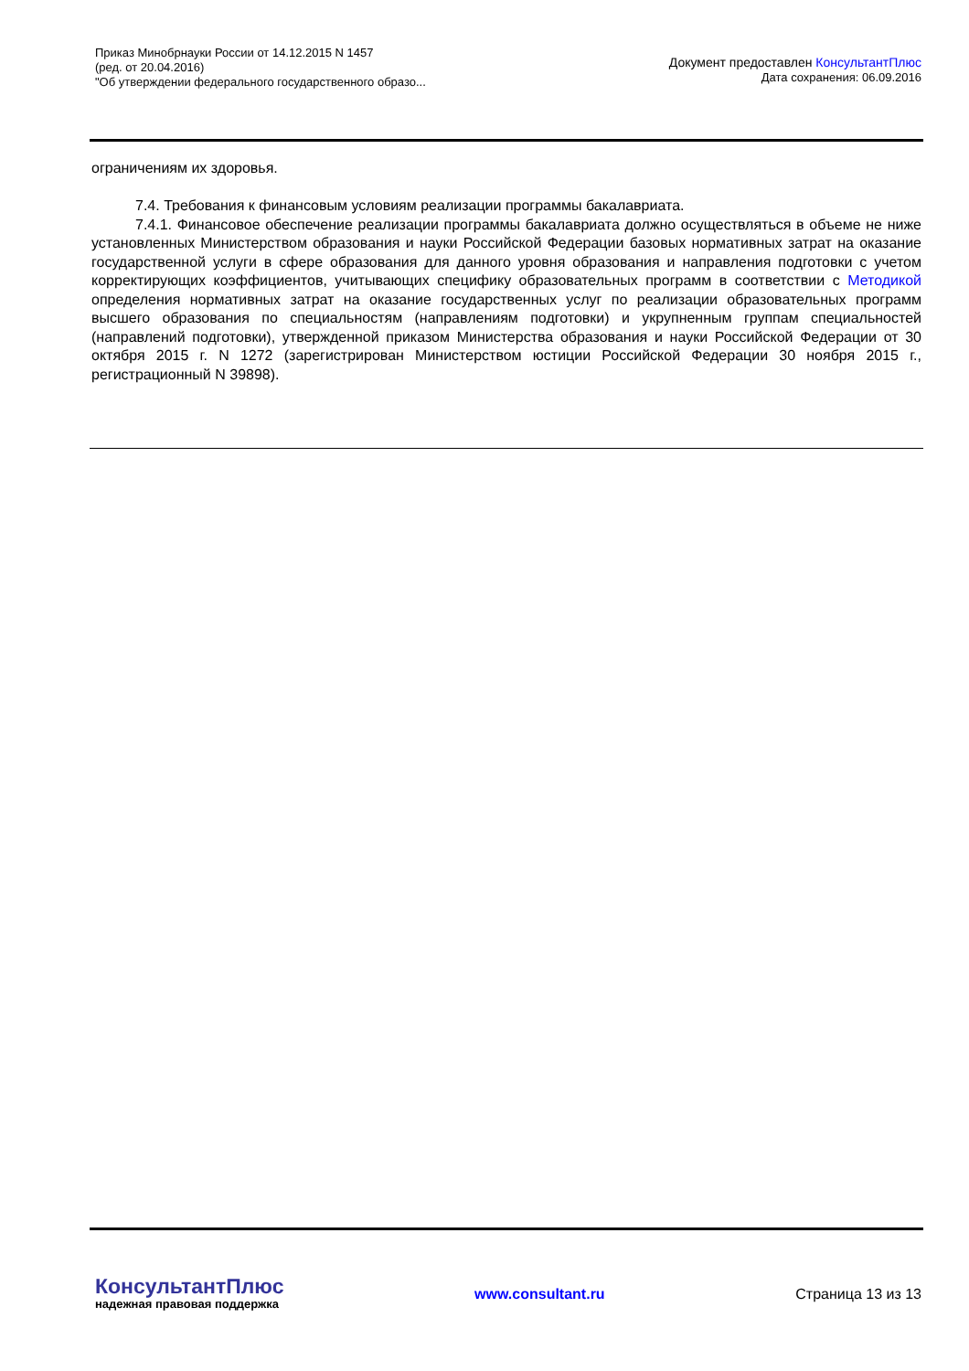Приказ Минобрнауки России от 14.12.2015 N 1457
(ред. от 20.04.2016)
"Об утверждении федерального государственного образо...
Документ предоставлен КонсультантПлюс
Дата сохранения: 06.09.2016
ограничениям их здоровья.
7.4. Требования к финансовым условиям реализации программы бакалавриата.
7.4.1. Финансовое обеспечение реализации программы бакалавриата должно осуществляться в объеме не ниже установленных Министерством образования и науки Российской Федерации базовых нормативных затрат на оказание государственной услуги в сфере образования для данного уровня образования и направления подготовки с учетом корректирующих коэффициентов, учитывающих специфику образовательных программ в соответствии с Методикой определения нормативных затрат на оказание государственных услуг по реализации образовательных программ высшего образования по специальностям (направлениям подготовки) и укрупненным группам специальностей (направлений подготовки), утвержденной приказом Министерства образования и науки Российской Федерации от 30 октября 2015 г. N 1272 (зарегистрирован Министерством юстиции Российской Федерации 30 ноября 2015 г., регистрационный N 39898).
КонсультантПлюс
надежная правовая поддержка
www.consultant.ru Страница 13 из 13